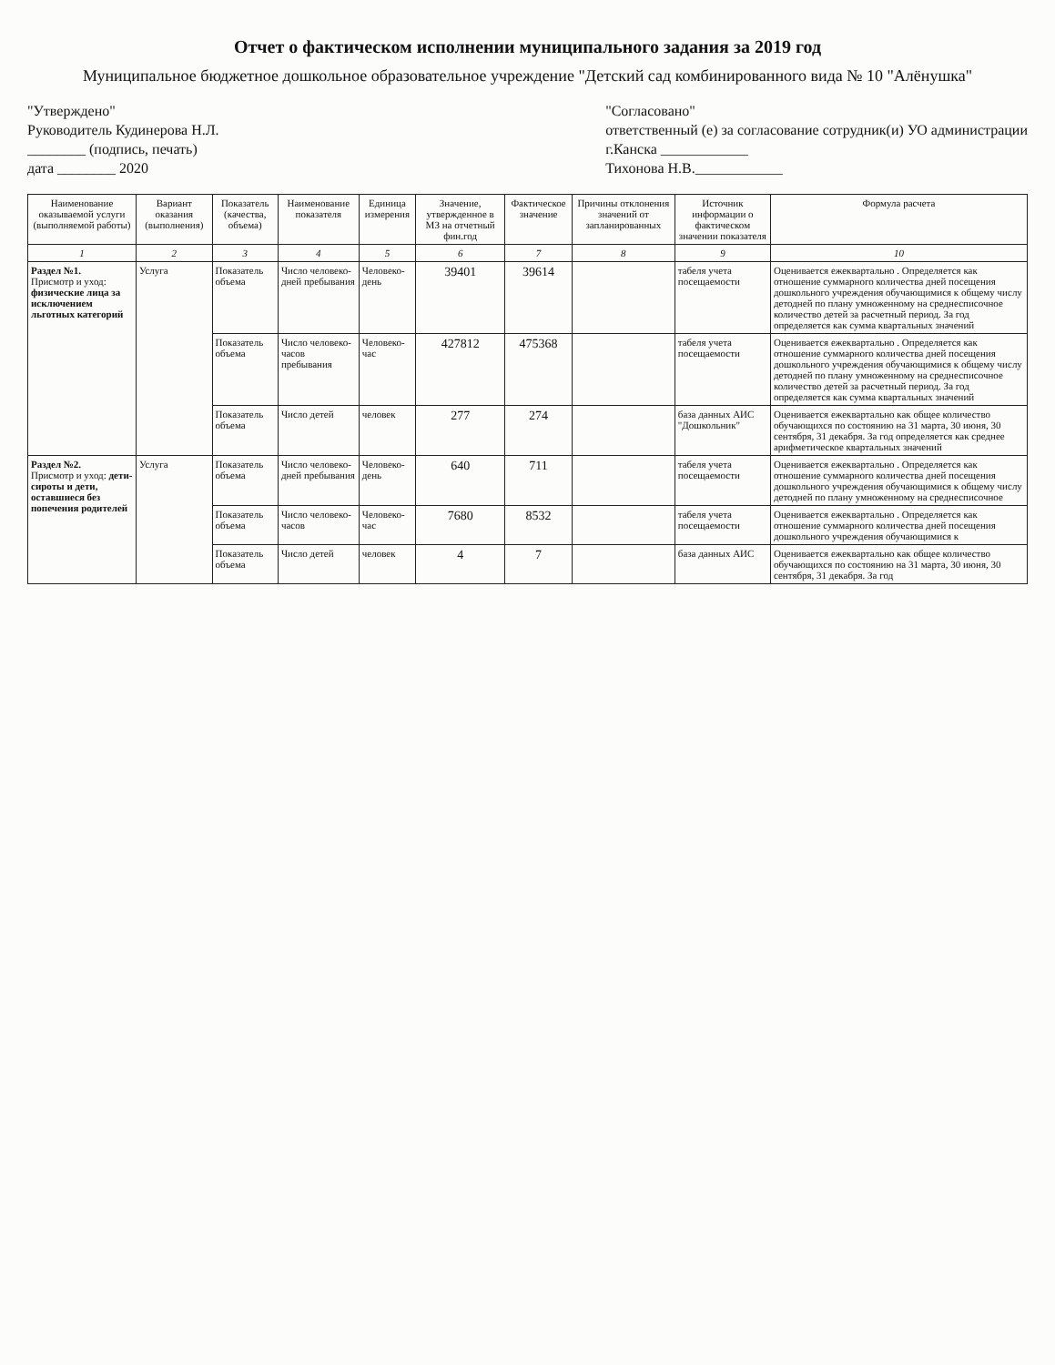Отчет о фактическом исполнении муниципального задания за 2019 год
Муниципальное бюджетное дошкольное образовательное учреждение "Детский сад комбинированного вида № 10 "Алёнушка"
"Утверждено"
Руководитель Кудинерова Н.Л.
________ (подпись, печать)
дата ________ 2020
"Согласовано"
ответственный (е) за согласование сотрудник(и) УО администрации
г.Канска ____________
Тихонова Н.В.____________
| Наименование оказываемой услуги (выполняемой работы) | Вариант оказания (выполнения) | Показатель (качества, объема) | Наименование показателя | Единица измерения | Значение, утвержденное в МЗ на отчетный фин.год | Фактическое значение | Причины отклонения значений от запланированных | Источник информации о фактическом значении показателя | Формула расчета |
| --- | --- | --- | --- | --- | --- | --- | --- | --- | --- |
| 1 | 2 | 3 | 4 | 5 | 6 | 7 | 8 | 9 | 10 |
| Раздел №1. Присмотр и уход: физические лица за исключением льготных категорий | Услуга | Показатель объема | Число человеко-дней пребывания | Человеко-день | 39401 | 39614 | | табеля учета посещаемости | Оценивается ежеквартально . Определяется как отношение суммарного количества дней посещения дошкольного учреждения обучающимися к общему числу детодней по плану умноженному на среднесписочное количество детей за расчетный период. За год определяется как сумма квартальных значений |
| | | Показатель объема | Число человеко-часов пребывания | Человеко-час | 427812 | 475368 | | табеля учета посещаемости | Оценивается ежеквартально . Определяется как отношение суммарного количества дней посещения дошкольного учреждения обучающимися к общему числу детодней по плану умноженному на среднесписочное количество детей за расчетный период. За год определяется как сумма квартальных значений |
| | | Показатель объема | Число детей | человек | 277 | 274 | | база данных АИС "Дошкольник" | Оценивается ежеквартально как общее количество обучающихся по состоянию на 31 марта, 30 июня, 30 сентября, 31 декабря. За год определяется как среднее арифметическое квартальных значений |
| Раздел №2. Присмотр и уход: дети-сироты и дети, оставшиеся без попечения родителей | Услуга | Показатель объема | Число человеко-дней пребывания | Человеко-день | 640 | 711 | | табеля учета посещаемости | Оценивается ежеквартально . Определяется как отношение суммарного количества дней посещения дошкольного учреждения обучающимися к общему числу детодней по плану умноженному на среднесписочное |
| | | Показатель объема | Число человеко-часов | Человеко-час | 7680 | 8532 | | табеля учета посещаемости | Оценивается ежеквартально . Определяется как отношение суммарного количества дней посещения дошкольного учреждения обучающимися к |
| | | Показатель объема | Число детей | человек | 4 | 7 | | база данных АИС | Оценивается ежеквартально как общее количество обучающихся по состоянию на 31 марта, 30 июня, 30 сентября, 31 декабря. За год |